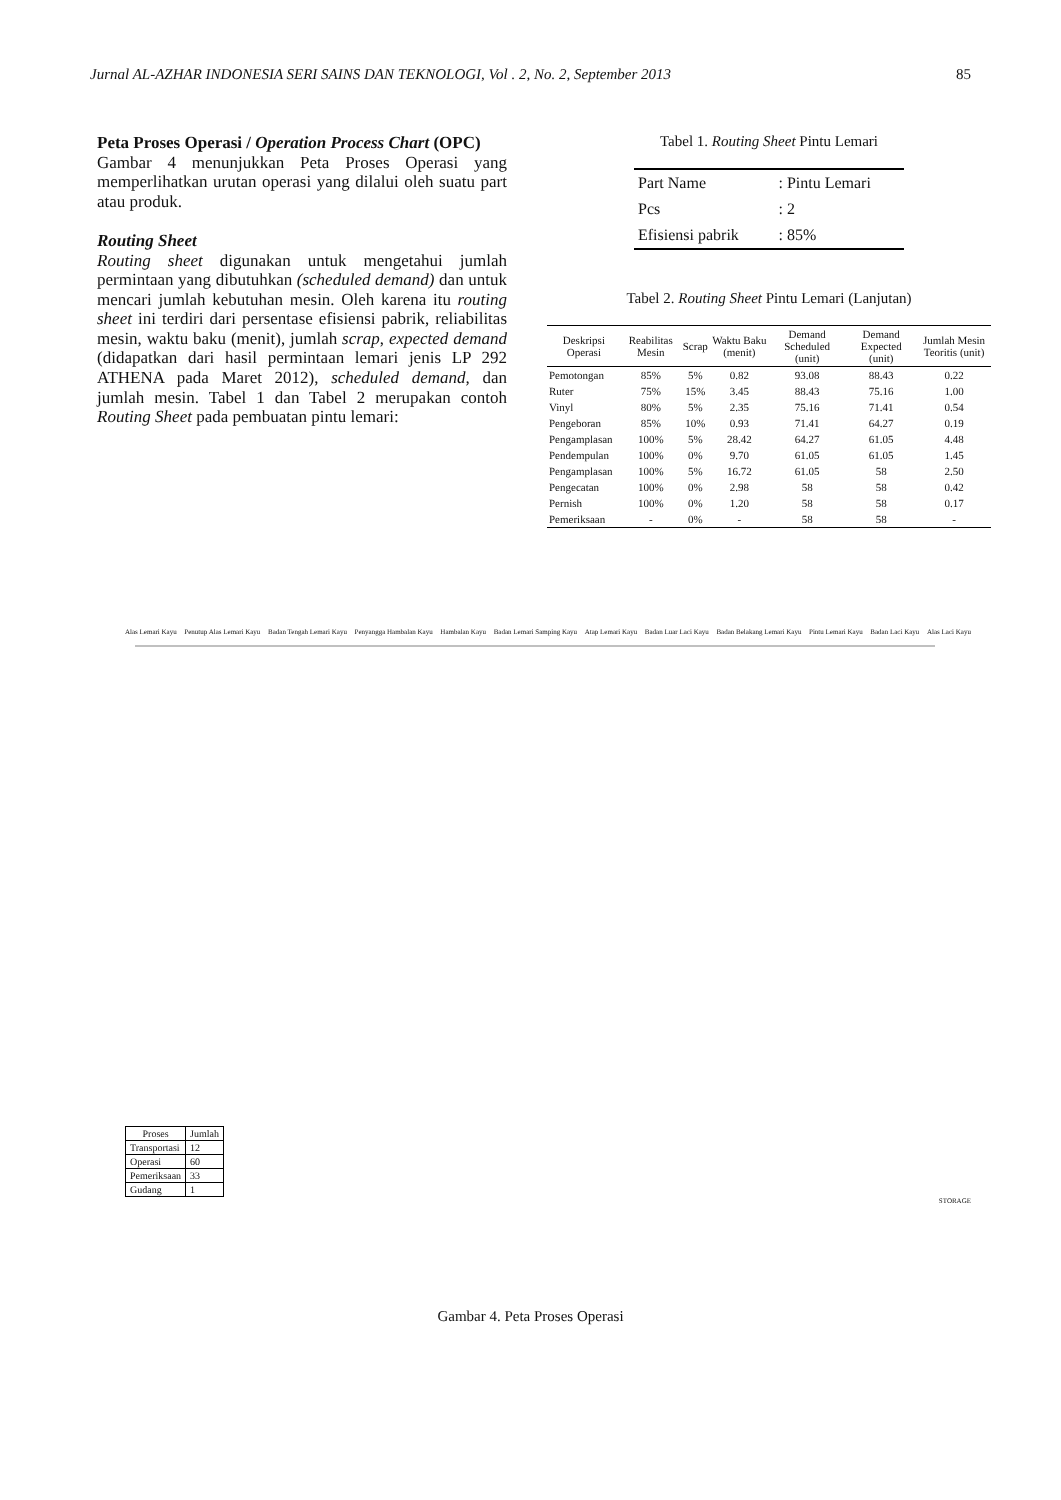Jurnal AL-AZHAR INDONESIA SERI SAINS DAN TEKNOLOGI, Vol . 2, No. 2, September 2013 85
Peta Proses Operasi / Operation Process Chart (OPC)
Gambar 4 menunjukkan Peta Proses Operasi yang memperlihatkan urutan operasi yang dilalui oleh suatu part atau produk.
Routing Sheet
Routing sheet digunakan untuk mengetahui jumlah permintaan yang dibutuhkan (scheduled demand) dan untuk mencari jumlah kebutuhan mesin. Oleh karena itu routing sheet ini terdiri dari persentase efisiensi pabrik, reliabilitas mesin, waktu baku (menit), jumlah scrap, expected demand (didapatkan dari hasil permintaan lemari jenis LP 292 ATHENA pada Maret 2012), scheduled demand, dan jumlah mesin. Tabel 1 dan Tabel 2 merupakan contoh Routing Sheet pada pembuatan pintu lemari:
Tabel 1. Routing Sheet Pintu Lemari
| Part Name | : Pintu Lemari |
| Pcs | : 2 |
| Efisiensi pabrik | : 85% |
Tabel 2. Routing Sheet Pintu Lemari (Lanjutan)
| Deskripsi Operasi | Reabilitas Mesin | Scrap | Waktu Baku (menit) | Demand Scheduled (unit) | Demand Expected (unit) | Jumlah Mesin Teoritis (unit) |
| --- | --- | --- | --- | --- | --- | --- |
| Pemotongan | 85% | 5% | 0.82 | 93.08 | 88.43 | 0.22 |
| Ruter | 75% | 15% | 3.45 | 88.43 | 75.16 | 1.00 |
| Vinyl | 80% | 5% | 2.35 | 75.16 | 71.41 | 0.54 |
| Pengeboran | 85% | 10% | 0.93 | 71.41 | 64.27 | 0.19 |
| Pengamplasan | 100% | 5% | 28.42 | 64.27 | 61.05 | 4.48 |
| Pendempulan | 100% | 0% | 9.70 | 61.05 | 61.05 | 1.45 |
| Pengamplasan | 100% | 5% | 16.72 | 61.05 | 58 | 2.50 |
| Pengecatan | 100% | 0% | 2.98 | 58 | 58 | 0.42 |
| Pernish | 100% | 0% | 1.20 | 58 | 58 | 0.17 |
| Pemeriksaan | - | 0% | - | 58 | 58 | - |
Alas Lemari Kayu Penutup Alas Lemari Kayu Badan Tengah Lemari Kayu Penyangga Hambalan Kayu Hambalan Kayu Badan Lemari Samping Kayu Atap Lemari Kayu Badan Luar Laci Kayu Badan Belakang Lemari Kayu Pintu Lemari Kayu Badan Laci Kayu Alas Laci Kayu
| Proses | Jumlah |
| --- | --- |
| Transportasi | 12 |
| Operasi | 60 |
| Pemeriksaan | 33 |
| Gudang | 1 |
STORAGE
Gambar 4. Peta Proses Operasi